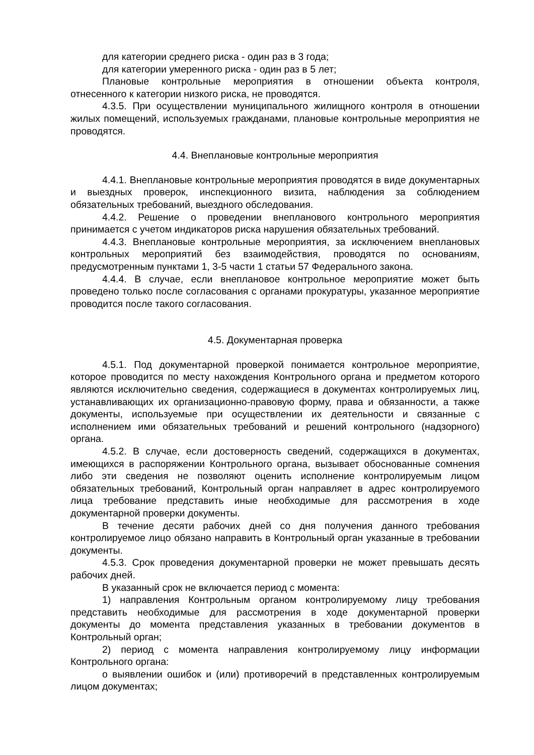для категории среднего риска - один раз в 3 года;
для категории умеренного риска - один раз в 5 лет;
Плановые контрольные мероприятия в отношении объекта контроля, отнесенного к категории низкого риска, не проводятся.
4.3.5. При осуществлении муниципального жилищного контроля в отношении жилых помещений, используемых гражданами, плановые контрольные мероприятия не проводятся.
4.4. Внеплановые контрольные мероприятия
4.4.1. Внеплановые контрольные мероприятия проводятся в виде документарных и выездных проверок, инспекционного визита, наблюдения за соблюдением обязательных требований, выездного обследования.
4.4.2. Решение о проведении внепланового контрольного мероприятия принимается с учетом индикаторов риска нарушения обязательных требований.
4.4.3. Внеплановые контрольные мероприятия, за исключением внеплановых контрольных мероприятий без взаимодействия, проводятся по основаниям, предусмотренным пунктами 1, 3-5 части 1 статьи 57 Федерального закона.
4.4.4. В случае, если внеплановое контрольное мероприятие может быть проведено только после согласования с органами прокуратуры, указанное мероприятие проводится после такого согласования.
4.5. Документарная проверка
4.5.1. Под документарной проверкой понимается контрольное мероприятие, которое проводится по месту нахождения Контрольного органа и предметом которого являются исключительно сведения, содержащиеся в документах контролируемых лиц, устанавливающих их организационно-правовую форму, права и обязанности, а также документы, используемые при осуществлении их деятельности и связанные с исполнением ими обязательных требований и решений контрольного (надзорного) органа.
4.5.2. В случае, если достоверность сведений, содержащихся в документах, имеющихся в распоряжении Контрольного органа, вызывает обоснованные сомнения либо эти сведения не позволяют оценить исполнение контролируемым лицом обязательных требований, Контрольный орган направляет в адрес контролируемого лица требование представить иные необходимые для рассмотрения в ходе документарной проверки документы.
В течение десяти рабочих дней со дня получения данного требования контролируемое лицо обязано направить в Контрольный орган указанные в требовании документы.
4.5.3. Срок проведения документарной проверки не может превышать десять рабочих дней.
В указанный срок не включается период с момента:
1) направления Контрольным органом контролируемому лицу требования представить необходимые для рассмотрения в ходе документарной проверки документы до момента представления указанных в требовании документов в Контрольный орган;
2) период с момента направления контролируемому лицу информации Контрольного органа:
о выявлении ошибок и (или) противоречий в представленных контролируемым лицом документах;